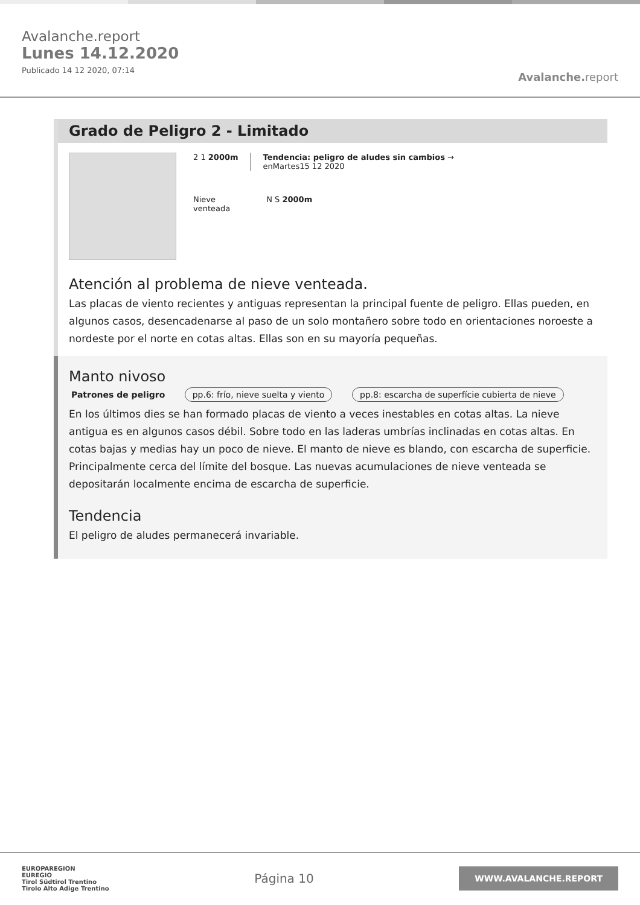Avalanche.report
Lunes 14.12.2020
Publicado 14 12 2020, 07:14
Avalanche. report
Grado de Peligro 2 - Limitado
2 1 2000m Tendencia: peligro de aludes sin cambios →
enMartes15 12 2020
Nieve
venteada
N S 2000m
Atención al problema de nieve venteada.
Las placas de viento recientes y antiguas representan la principal fuente de peligro. Ellas pueden, en algunos casos, desencadenarse al paso de un solo montañero sobre todo en orientaciones noroeste a nordeste por el norte en cotas altas. Ellas son en su mayoría pequeñas.
Manto nivoso
Patrones de peligro pp.6: frío, nieve suelta y viento pp.8: escarcha de superfície cubierta de nieve
En los últimos dies se han formado placas de viento a veces inestables en cotas altas. La nieve antigua es en algunos casos débil. Sobre todo en las laderas umbrías inclinadas en cotas altas. En cotas bajas y medias hay un poco de nieve. El manto de nieve es blando, con escarcha de superficie. Principalmente cerca del límite del bosque. Las nuevas acumulaciones de nieve venteada se depositarán localmente encima de escarcha de superficie.
Tendencia
El peligro de aludes permanecerá invariable.
EUROPAREGION
EUREGIO
Tirol Südtirol Trentino
Tirolo Alto Adige Trentino
Página 10
WWW.AVALANCHE.REPORT